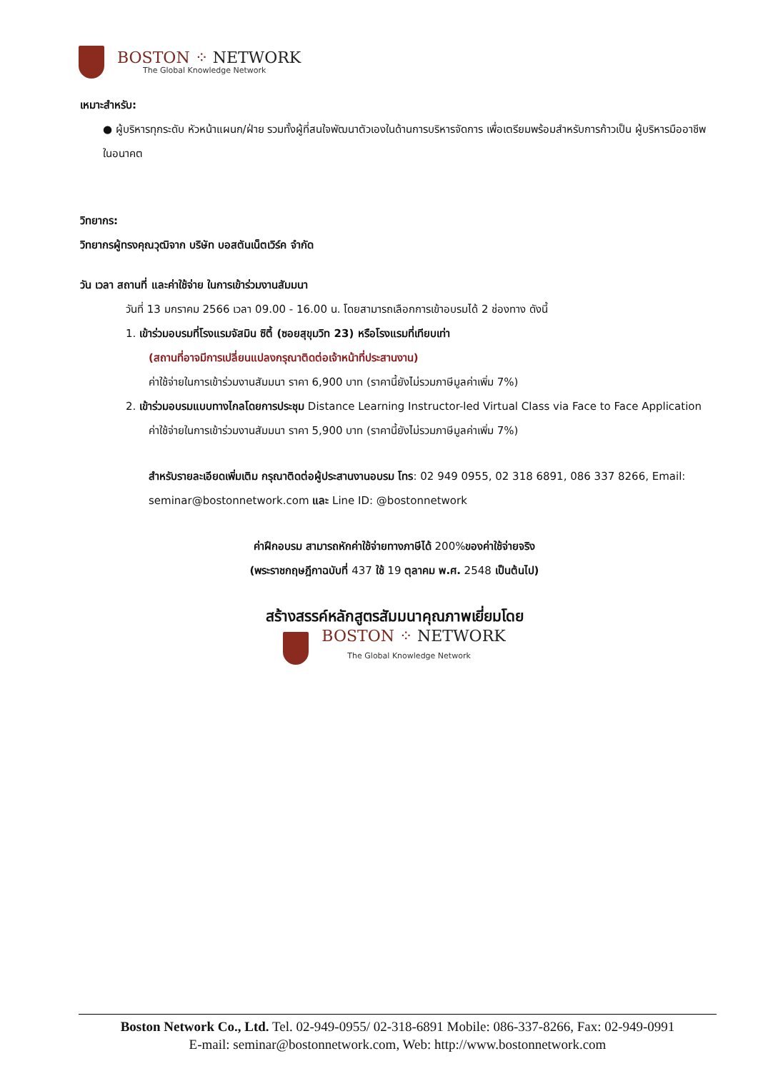BOSTON ⁘ NETWORK
The Global Knowledge Network
เหมาะสำหรับ:
● ผู้บริหารทุกระดับ หัวหน้าแผนก/ฝ่าย รวมทั้งผู้ที่สนใจพัฒนาตัวเองในด้านการบริหารจัดการ เพื่อเตรียมพร้อมสำหรับการก้าวเป็น ผู้บริหารมืออาชีพในอนาคต
วิทยากร:
วิทยากรผู้ทรงคุณวุฒิจาก บริษัท บอสตันเน็ตเวิร์ค จำกัด
วัน เวลา สถานที่ และค่าใช้จ่าย ในการเข้าร่วมงานสัมมนา
วันที่ 13 มกราคม 2566 เวลา 09.00 - 16.00 น. โดยสามารถเลือกการเข้าอบรมได้ 2 ช่องทาง ดังนี้
1. เข้าร่วมอบรมที่โรงแรมจัสมิน ซิตี้ (ซอยสุขุมวิท 23) หรือโรงแรมที่เทียบเท่า
(สถานที่อาจมีการเปลี่ยนแปลงกรุณาติดต่อเจ้าหน้าที่ประสานงาน)
ค่าใช้จ่ายในการเข้าร่วมงานสัมมนา ราคา 6,900 บาท (ราคานี้ยังไม่รวมภาษีมูลค่าเพิ่ม 7%)
2. เข้าร่วมอบรมแบบทางไกลโดยการประชุม Distance Learning Instructor-led Virtual Class via Face to Face Application
ค่าใช้จ่ายในการเข้าร่วมงานสัมมนา ราคา 5,900 บาท (ราคานี้ยังไม่รวมภาษีมูลค่าเพิ่ม 7%)
สำหรับรายละเอียดเพิ่มเติม กรุณาติดต่อผู้ประสานงานอบรม โทร: 02 949 0955, 02 318 6891, 086 337 8266, Email: seminar@bostonnetwork.com และ Line ID: @bostonnetwork
ค่าฝึกอบรม สามารถหักค่าใช้จ่ายทางภาษีได้ 200%ของค่าใช้จ่ายจริง
(พระราชกฤษฎีกาฉบับที่ 437 ใช้ 19 ตุลาคม พ.ศ. 2548 เป็นต้นไป)
สร้างสรรค์หลักสูตรสัมมนาคุณภาพเยี่ยมโดย
BOSTON ⁘ NETWORK
The Global Knowledge Network
Boston Network Co., Ltd. Tel. 02-949-0955/ 02-318-6891 Mobile: 086-337-8266, Fax: 02-949-0991
E-mail: seminar@bostonnetwork.com, Web: http://www.bostonnetwork.com